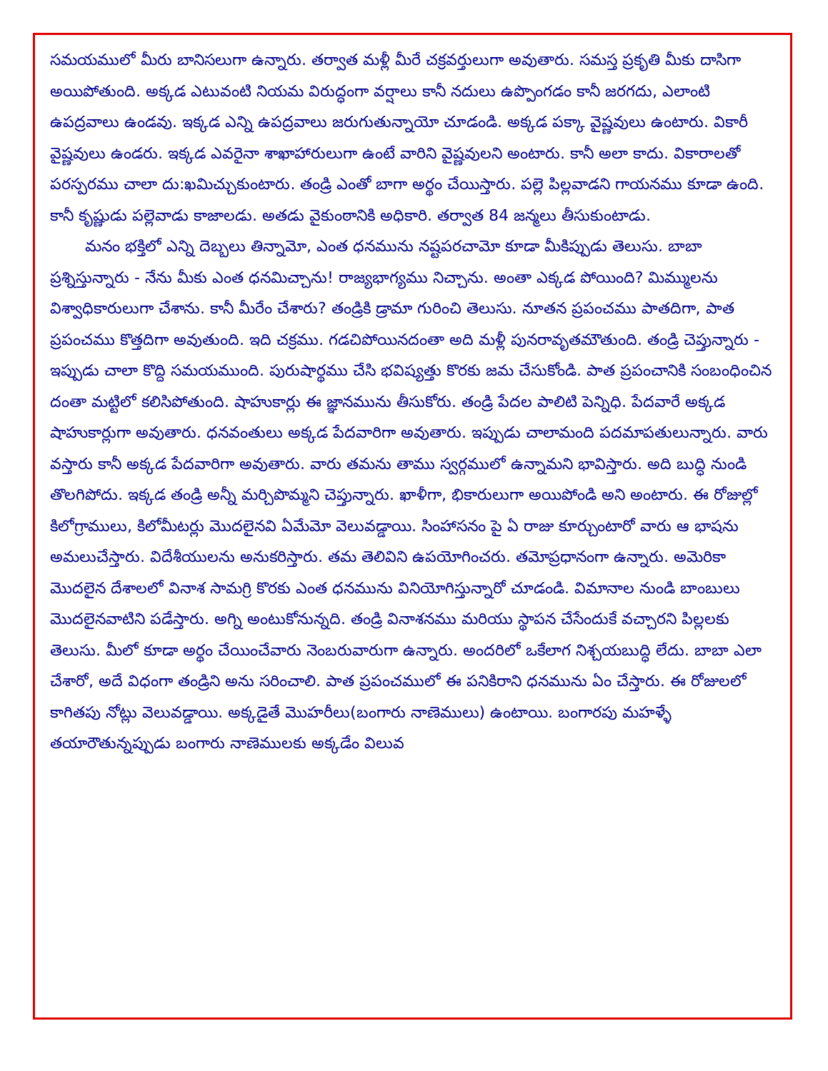సమయములో మీరు బానిసలుగా ఉన్నారు. తర్వాత మళ్లీ మీరే చక్రవర్తులుగా అవుతారు. సమస్త ప్రకృతి మీకు దాసిగా అయిపోతుంది. అక్కడ ఎటువంటి నియమ విరుద్ధంగా వర్షాలు కానీ నదులు ఉప్పొంగడం కానీ జరగదు, ఎలాంటి ఉపద్రవాలు ఉండవు. ఇక్కడ ఎన్ని ఉపద్రవాలు జరుగుతున్నాయో చూడండి. అక్కడ పక్కా వైష్ణవులు ఉంటారు. వికారీ వైష్ణవులు ఉండరు. ఇక్కడ ఎవరైనా శాఖాహారులుగా ఉంటే వారిని వైష్ణవులని అంటారు. కానీ అలా కాదు. వికారాలతో పరస్పరము చాలా దు:ఖమిచ్చుకుంటారు. తండ్రి ఎంతో బాగా అర్థం చేయిస్తారు. పల్లె పిల్లవాడని గాయనము కూడా ఉంది. కానీ కృష్ణుడు పల్లెవాడు కాజాలడు. అతడు వైకుంఠానికి అధికారి. తర్వాత 84 జన్మలు తీసుకుంటాడు.
మనం భక్తిలో ఎన్ని దెబ్బలు తిన్నామో, ఎంత ధనమును నష్టపరచామో కూడా మీకిప్పుడు తెలుసు. బాబా ప్రశ్నిస్తున్నారు - నేను మీకు ఎంత ధనమిచ్చాను! రాజ్యభాగ్యము నిచ్చాను. అంతా ఎక్కడ పోయింది? మిమ్ములను విశ్వాధికారులుగా చేశాను. కానీ మీరేం చేశారు? తండ్రికి డ్రామా గురించి తెలుసు. నూతన ప్రపంచము పాతదిగా, పాత ప్రపంచము కొత్తదిగా అవుతుంది. ఇది చక్రము. గడచిపోయినదంతా అది మళ్లీ పునరావృతమౌతుంది. తండ్రి చెప్తున్నారు - ఇప్పుడు చాలా కొద్ది సమయముంది. పురుషార్థము చేసి భవిష్యత్తు కొరకు జమ చేసుకోండి. పాత ప్రపంచానికి సంబంధించిన దంతా మట్టిలో కలిసిపోతుంది. షాహుకార్లు ఈ జ్ఞానమును తీసుకోరు. తండ్రి పేదల పాలిటి పెన్నిధి. పేదవారే అక్కడ షాహుకార్లుగా అవుతారు. ధనవంతులు అక్కడ పేదవారిగా అవుతారు. ఇప్పుడు చాలామంది పదమాపతులున్నారు. వారు వస్తారు కానీ అక్కడ పేదవారిగా అవుతారు. వారు తమను తాము స్వర్గములో ఉన్నామని భావిస్తారు. అది బుద్ధి నుండి తొలగిపోదు. ఇక్కడ తండ్రి అన్నీ మర్చిపొమ్మని చెప్తున్నారు. ఖాళీగా, భికారులుగా అయిపోండి అని అంటారు. ఈ రోజుల్లో కిలోగ్రాములు, కిలోమీటర్లు మొదలైనవి ఏమేమో వెలువడ్డాయి. సింహాసనం పై ఏ రాజు కూర్చుంటారో వారు ఆ భాషను అమలుచేస్తారు. విదేశీయులను అనుకరిస్తారు. తమ తెలివిని ఉపయోగించరు. తమోప్రధానంగా ఉన్నారు. అమెరికా మొదలైన దేశాలలో వినాశ సామగ్రి కొరకు ఎంత ధనమును వినియోగిస్తున్నారో చూడండి. విమానాల నుండి బాంబులు మొదలైనవాటిని పడేస్తారు. అగ్ని అంటుకోనున్నది. తండ్రి వినాశనము మరియు స్థాపన చేసేందుకే వచ్చారని పిల్లలకు తెలుసు. మీలో కూడా అర్థం చేయించేవారు నెంబరువారుగా ఉన్నారు. అందరిలో ఒకేలాగ నిశ్చయబుద్ధి లేదు. బాబా ఎలా చేశారో, అదే విధంగా తండ్రిని అను సరించాలి. పాత ప్రపంచములో ఈ పనికిరాని ధనమును ఏం చేస్తారు. ఈ రోజులలో కాగితపు నోట్లు వెలువడ్డాయి. అక్కడైతే మొహరీలు(బంగారు నాణెములు) ఉంటాయి. బంగారపు మహళ్ళే తయారౌతున్నప్పుడు బంగారు నాణెములకు అక్కడేం విలువ